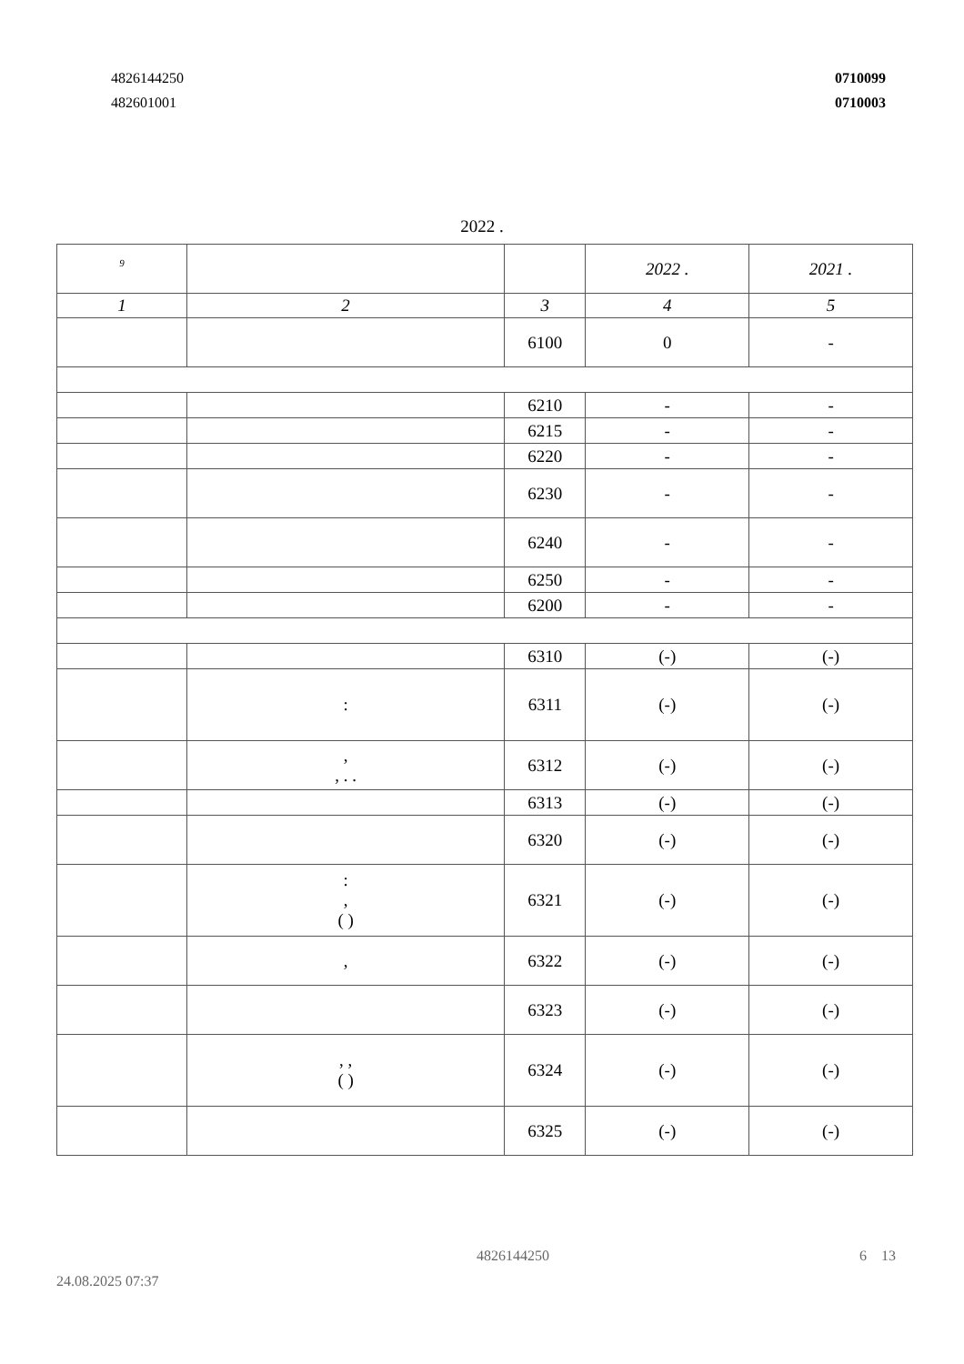0710099
0710003
4826144250
482601001
2022 .
| 9 | | | 2022 . | 2021 . |
| --- | --- | --- | --- | --- |
| 1 | 2 | 3 | 4 | 5 |
| | | 6100 | 0 | - |
| | | 6210 | - | - |
| | | 6215 | - | - |
| | | 6220 | - | - |
| | | 6230 | - | - |
| | | 6240 | - | - |
| | | 6250 | - | - |
| | | 6200 | - | - |
| | | 6310 | (-) | (-) |
| | : | 6311 | (-) | (-) |
| | , , . . | 6312 | (-) | (-) |
| | | 6313 | (-) | (-) |
| | | 6320 | (-) | (-) |
| | : , ( ) | 6321 | (-) | (-) |
| | , | 6322 | (-) | (-) |
| | | 6323 | (-) | (-) |
| | , , ( ) | 6324 | (-) | (-) |
| | | 6325 | (-) | (-) |
4826144250 6 13
24.08.2025 07:37